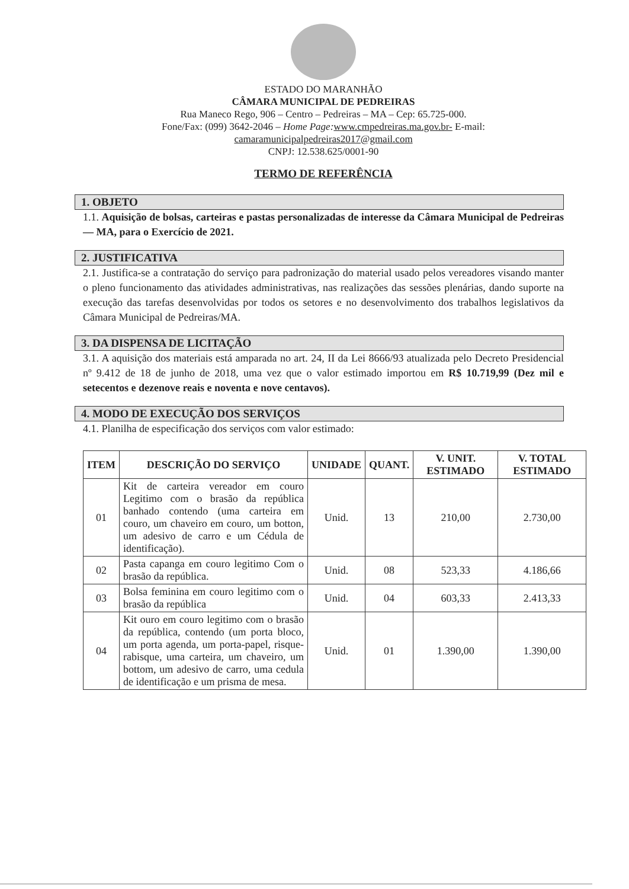ESTADO DO MARANHÃO
CÂMARA MUNICIPAL DE PEDREIRAS
Rua Maneco Rego, 906 – Centro – Pedreiras – MA – Cep: 65.725-000.
Fone/Fax: (099) 3642-2046 – Home Page: www.cmpedreiras.ma.gov.br- E-mail:
camaramunicipalpedreiras2017@gmail.com
CNPJ: 12.538.625/0001-90
TERMO DE REFERÊNCIA
1. OBJETO
1.1. Aquisição de bolsas, carteiras e pastas personalizadas de interesse da Câmara Municipal de Pedreiras — MA, para o Exercício de 2021.
2. JUSTIFICATIVA
2.1. Justifica-se a contratação do serviço para padronização do material usado pelos vereadores visando manter o pleno funcionamento das atividades administrativas, nas realizações das sessões plenárias, dando suporte na execução das tarefas desenvolvidas por todos os setores e no desenvolvimento dos trabalhos legislativos da Câmara Municipal de Pedreiras/MA.
3. DA DISPENSA DE LICITAÇÃO
3.1. A aquisição dos materiais está amparada no art. 24, II da Lei 8666/93 atualizada pelo Decreto Presidencial nº 9.412 de 18 de junho de 2018, uma vez que o valor estimado importou em R$ 10.719,99 (Dez mil e setecentos e dezenove reais e noventa e nove centavos).
4. MODO DE EXECUÇÃO DOS SERVIÇOS
4.1. Planilha de especificação dos serviços com valor estimado:
| ITEM | DESCRIÇÃO DO SERVIÇO | UNIDADE | QUANT. | V. UNIT. ESTIMADO | V. TOTAL ESTIMADO |
| --- | --- | --- | --- | --- | --- |
| 01 | Kit de carteira vereador em couro Legitimo com o brasão da república banhado contendo (uma carteira em couro, um chaveiro em couro, um botton, um adesivo de carro e um Cédula de identificação). | Unid. | 13 | 210,00 | 2.730,00 |
| 02 | Pasta capanga em couro legitimo Com o brasão da república. | Unid. | 08 | 523,33 | 4.186,66 |
| 03 | Bolsa feminina em couro legitimo com o brasão da república | Unid. | 04 | 603,33 | 2.413,33 |
| 04 | Kit ouro em couro legitimo com o brasão da república, contendo (um porta bloco, um porta agenda, um porta-papel, risque-rabisque, uma carteira, um chaveiro, um bottom, um adesivo de carro, uma cedula de identificação e um prisma de mesa. | Unid. | 01 | 1.390,00 | 1.390,00 |